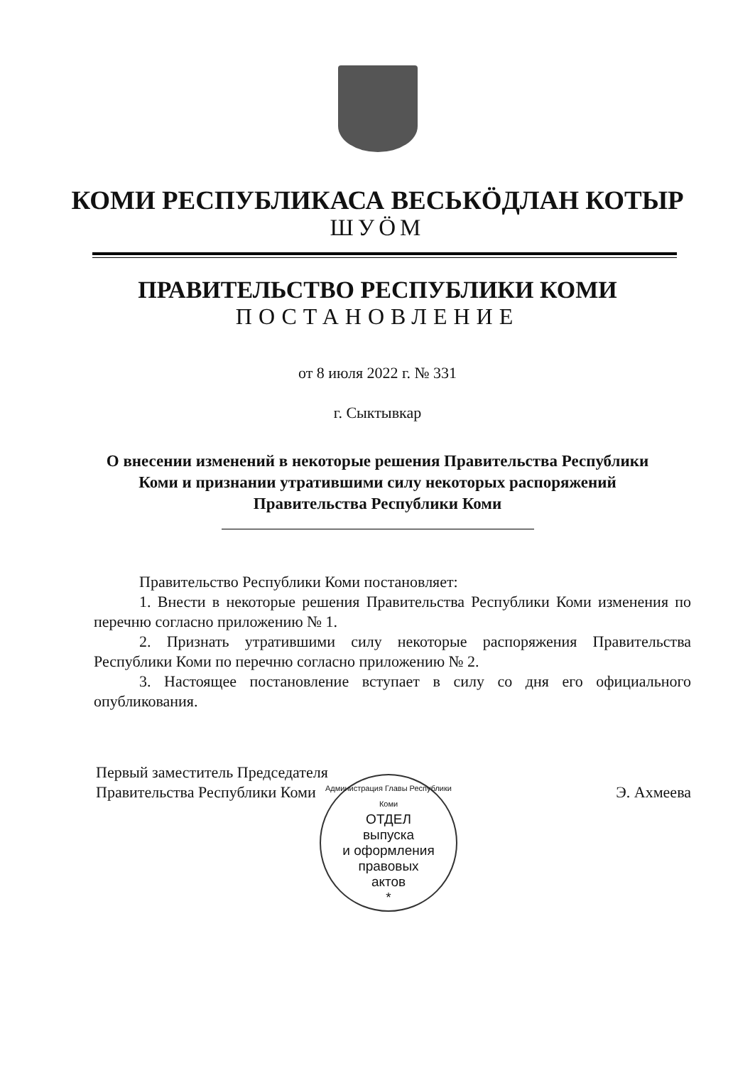КОМИ РЕСПУБЛИКАСА ВЕСЬКӦДЛАН КОТЫР
ШУӦМ
ПРАВИТЕЛЬСТВО РЕСПУБЛИКИ КОМИ
ПОСТАНОВЛЕНИЕ
от 8 июля 2022 г. № 331
г. Сыктывкар
О внесении изменений в некоторые решения Правительства Республики Коми и признании утратившими силу некоторых распоряжений Правительства Республики Коми
Правительство Республики Коми постановляет:
1. Внести в некоторые решения Правительства Республики Коми изменения по перечню согласно приложению № 1.
2. Признать утратившими силу некоторые распоряжения Правительства Республики Коми по перечню согласно приложению № 2.
3. Настоящее постановление вступает в силу со дня его официального опубликования.
Первый заместитель Председателя
Правительства Республики Коми
Э. Ахмеева
Администрация Главы Республики Коми
ОТДЕЛ
выпуска
и оформления
правовых
актов
*